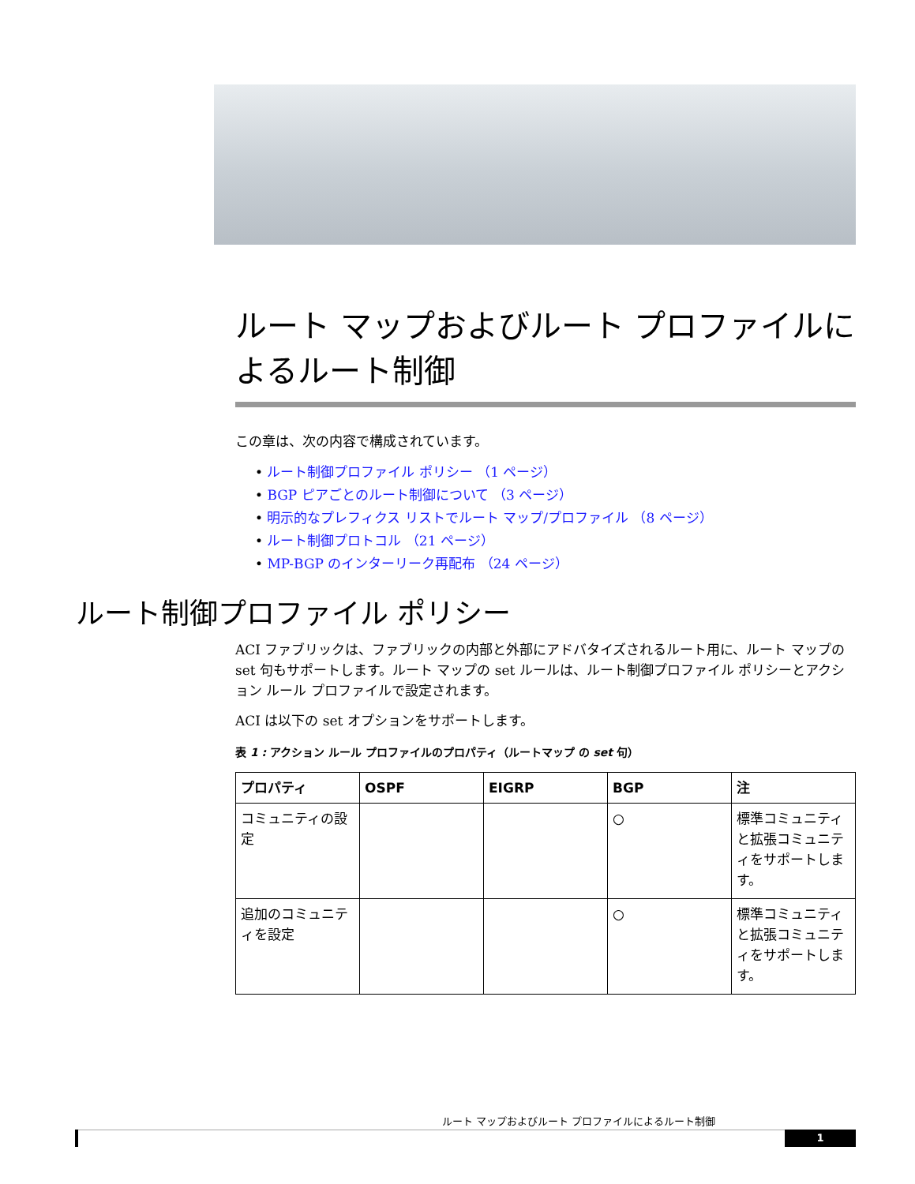ルート マップおよびルート プロファイルによるルート制御
この章は、次の内容で構成されています。
• ルート制御プロファイル ポリシー （1 ページ）
• BGP ピアごとのルート制御について （3 ページ）
• 明示的なプレフィクス リストでルート マップ/プロファイル （8 ページ）
• ルート制御プロトコル （21 ページ）
• MP-BGP のインターリーク再配布 （24 ページ）
ルート制御プロファイル ポリシー
ACI ファブリックは、ファブリックの内部と外部にアドバタイズされるルート用に、ルート マップの set 句もサポートします。ルート マップの set ルールは、ルート制御プロファイル ポリシーとアクション ルール プロファイルで設定されます。
ACI は以下の set オプションをサポートします。
表 1 : アクション ルール プロファイルのプロパティ（ルートマップ の set 句）
| プロパティ | OSPF | EIGRP | BGP | 注 |
| --- | --- | --- | --- | --- |
| コミュニティの設定 | | | ○ | 標準コミュニティと拡張コミュニティをサポートします。 |
| 追加のコミュニティを設定 | | | ○ | 標準コミュニティと拡張コミュニティをサポートします。 |
ルート マップおよびルート プロファイルによるルート制御
1